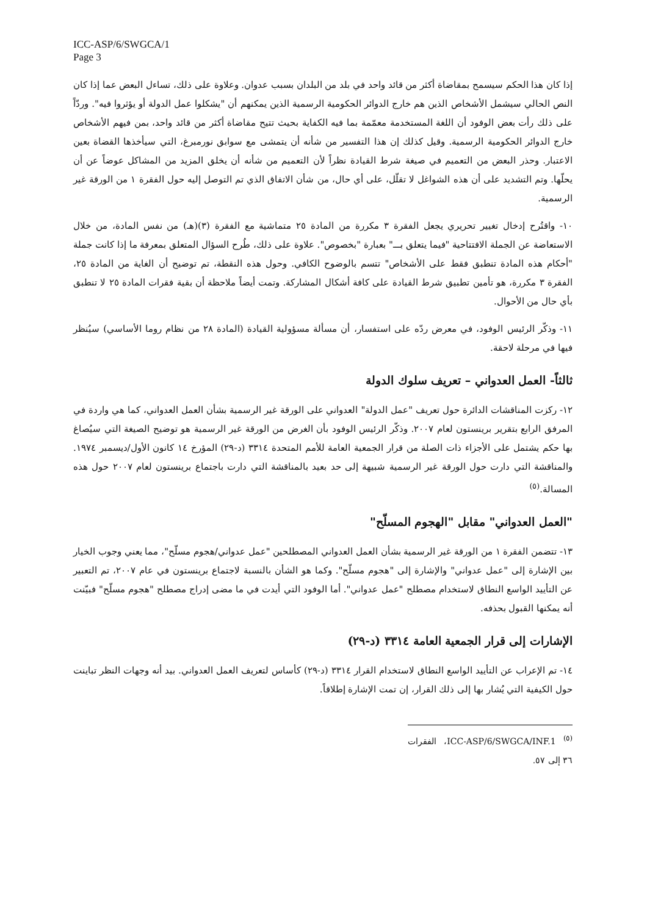ICC-ASP/6/SWGCA/1
Page 3
إذا كان هذا الحكم سيسمح بمقاضاة أكثر من قائد واحد في بلد من البلدان بسبب عدوان. وعلاوة على ذلك، تساءل البعض عما إذا كان النص الحالي سيشمل الأشخاص الذين هم خارج الدوائر الحكومية الرسمية الذين يمكنهم أن "يشكلوا عمل الدولة أو يؤثروا فيه". وردّاً على ذلك رأت بعض الوفود أن اللغة المستخدمة معمّمة بما فيه الكفاية بحيث تتيح مقاضاة أكثر من قائد واحد، بمن فيهم الأشخاص خارج الدوائر الحكومية الرسمية. وقيل كذلك إن هذا التفسير من شأنه أن يتمشى مع سوابق نورمبرغ، التي سيأخذها القضاة بعين الاعتبار. وحذر البعض من التعميم في صيغة شرط القيادة نظراً لأن التعميم من شأنه أن يخلق المزيد من المشاكل عوضاً عن أن يحلّها. وتم التشديد على أن هذه الشواغل لا تقلّل، على أي حال، من شأن الاتفاق الذي تم التوصل إليه حول الفقرة ١ من الورقة غير الرسمية.
١٠- واقتُرح إدخال تغيير تحريري يجعل الفقرة ٣ مكررة من المادة ٢٥ متماشية مع الفقرة (٣)(هـ) من نفس المادة، من خلال الاستعاضة عن الجملة الافتتاحية "فيما يتعلق بـــ" بعبارة "بخصوص". علاوة على ذلك، طُرح السؤال المتعلق بمعرفة ما إذا كانت جملة "أحكام هذه المادة تنطبق فقط على الأشخاص" تتسم بالوضوح الكافي. وحول هذه النقطة، تم توضيح أن الغاية من المادة ٢٥، الفقرة ٣ مكررة، هو تأمين تطبيق شرط القيادة على كافة أشكال المشاركة. وتمت أيضاً ملاحظة أن بقية فقرات المادة ٢٥ لا تنطبق بأي حال من الأحوال.
١١- وذكّر الرئيس الوفود، في معرض ردّه على استفسار، أن مسألة مسؤولية القيادة (المادة ٢٨ من نظام روما الأساسي) سيُنظر فيها في مرحلة لاحقة.
ثالثاً- العمل العدواني – تعريف سلوك الدولة
١٢- ركزت المناقشات الدائرة حول تعريف "عمل الدولة" العدواني على الورقة غير الرسمية بشأن العمل العدواني، كما هي واردة في المرفق الرابع بتقرير برينستون لعام ٢٠٠٧. وذكّر الرئيس الوفود بأن الغرض من الورقة غير الرسمية هو توضيح الصيغة التي سيُصاغ بها حكم يشتمل على الأجزاء ذات الصلة من قرار الجمعية العامة للأمم المتحدة ٣٣١٤ (د-٢٩) المؤرخ ١٤ كانون الأول/ديسمبر ١٩٧٤. والمناقشة التي دارت حول الورقة غير الرسمية شبيهة إلى حد بعيد بالمناقشة التي دارت باجتماع برينستون لعام ٢٠٠٧ حول هذه المسالة.<sup>(٥)</sup>
"العمل العدواني" مقابل "الهجوم المسلّح"
١٣- تتضمن الفقرة ١ من الورقة غير الرسمية بشأن العمل العدواني المصطلحين "عمل عدواني/هجوم مسلّح"، مما يعني وجوب الخيار بين الإشارة إلى "عمل عدواني" والإشارة إلى "هجوم مسلّح". وكما هو الشأن بالنسبة لاجتماع برينستون في عام ٢٠٠٧، تم التعبير عن التأييد الواسع النطاق لاستخدام مصطلح "عمل عدواني". أما الوفود التي أيدت في ما مضى إدراج مصطلح "هجوم مسلّح" فبيّنت أنه يمكنها القبول بحذفه.
الإشارات إلى قرار الجمعية العامة ٣٣١٤ (د-٢٩)
١٤- تم الإعراب عن التأييد الواسع النطاق لاستخدام القرار ٣٣١٤ (د-٢٩) كأساس لتعريف العمل العدواني. بيد أنه وجهات النظر تباينت حول الكيفية التي يُشار بها إلى ذلك القرار، إن تمت الإشارة إطلاقاً.
<sup>(٥)</sup> ICC-ASP/6/SWGCA/INF.1، الفقرات ٣٦ إلى ٥٧.